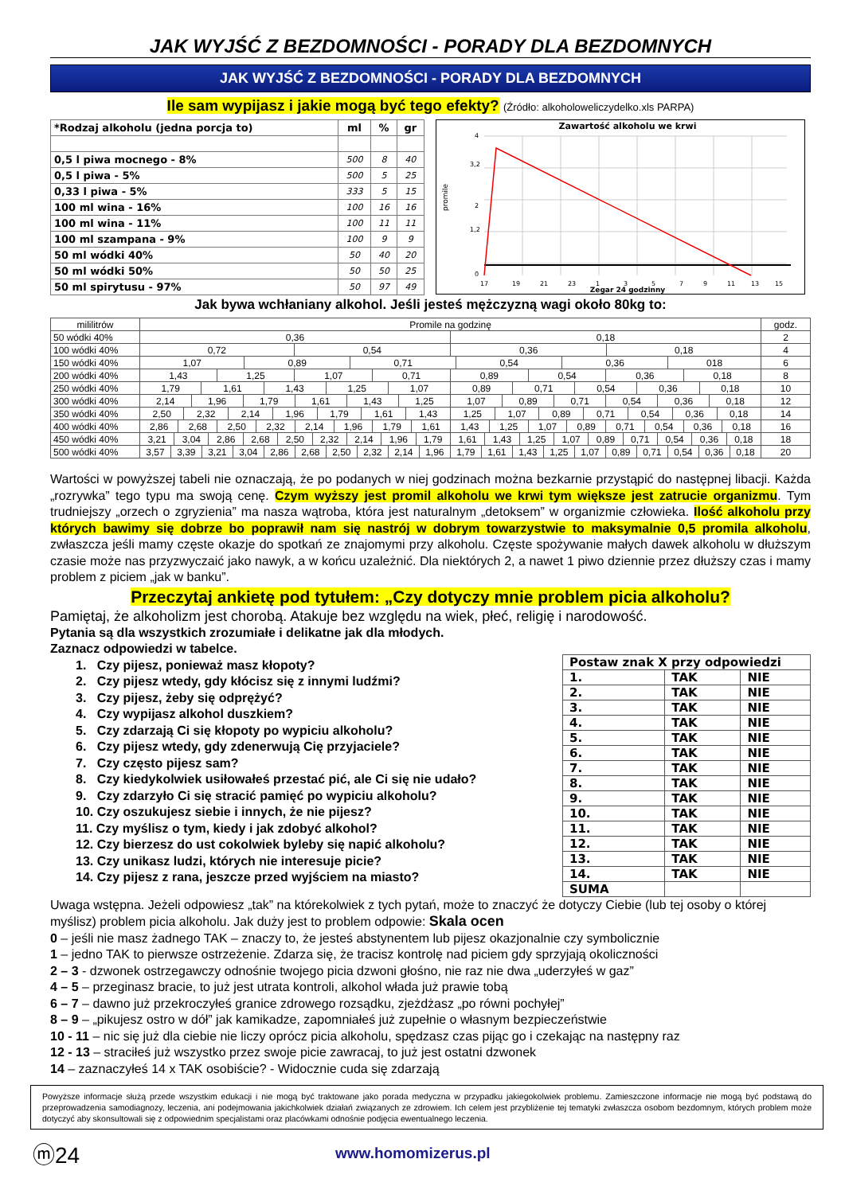JAK WYJŚĆ Z BEZDOMNOŚCI - PORADY DLA BEZDOMNYCH
JAK WYJŚĆ Z BEZDOMNOŚCI - PORADY DLA BEZDOMNYCH
Ile sam wypijasz i jakie mogą być tego efekty? (Źródło: alkoholoweliczydelko.xls PARPA)
| *Rodzaj alkoholu (jedna porcja to) | ml | % | gr |
| --- | --- | --- | --- |
| 0,5 l piwa mocnego - 8% | 500 | 8 | 40 |
| 0,5 l piwa - 5% | 500 | 5 | 25 |
| 0,33 l piwa - 5% | 333 | 5 | 15 |
| 100 ml wina - 16% | 100 | 16 | 16 |
| 100 ml wina - 11% | 100 | 11 | 11 |
| 100 ml szampana - 9% | 100 | 9 | 9 |
| 50 ml wódki 40% | 50 | 40 | 20 |
| 50 ml wódki 50% | 50 | 50 | 25 |
| 50 ml spirytusu - 97% | 50 | 97 | 49 |
Zawartość alkoholu we krwi
promile
4
3,2
2
1,2
0
17
19
21
23
1
3
5
7
9
11
13
15
Zegar 24 godzinny
Jak bywa wchłaniany alkohol. Jeśli jesteś mężczyzną wagi około 80kg to:
| mililitrów | Promile na godzinę | godz. |
| --- | --- | --- |
| 50 wódki 40% | / 0,36 / 0,18 / | 2 |
| 100 wódki 40% | / 0,72 / 0,54 / 0,36 / 0,18 / | 4 |
| 150 wódki 40% | / 1,07 / 0,89 / 0,71 / 0,54 / 0,36 / 018 / | 6 |
| 200 wódki 40% | / 1,43 / 1,25 / 1,07 / 0,71 / 0,89 / 0,54 / 0,36 / 0,18 / | 8 |
| 250 wódki 40% | / 1,79 / 1,61 / 1,43 / 1,25 / 1,07 / 0,89 / 0,71 / 0,54 / 0,36 / 0,18 / | 10 |
| 300 wódki 40% | / 2,14 / 1,96 / 1,79 / 1,61 / 1,43 / 1,25 / 1,07 / 0,89 / 0,71 / 0,54 / 0,36 / 0,18 / | 12 |
| 350 wódki 40% | / 2,50 / 2,32 / 2,14 / 1,96 / 1,79 / 1,61 / 1,43 / 1,25 / 1,07 / 0,89 / 0,71 / 0,54 / 0,36 / 0,18 / | 14 |
| 400 wódki 40% | / 2,86 / 2,68 / 2,50 / 2,32 / 2,14 / 1,96 / 1,79 / 1,61 / 1,43 / 1,25 / 1,07 / 0,89 / 0,71 / 0,54 / 0,36 / 0,18 / | 16 |
| 450 wódki 40% | / 3,21 / 3,04 / 2,86 / 2,68 / 2,50 / 2,32 / 2,14 / 1,96 / 1,79 / 1,61 / 1,43 / 1,25 / 1,07 / 0,89 / 0,71 / 0,54 / 0,36 / 0,18 / | 18 |
| 500 wódki 40% | / 3,57 / 3,39 / 3,21 / 3,04 / 2,86 / 2,68 / 2,50 / 2,32 / 2,14 / 1,96 / 1,79 / 1,61 / 1,43 / 1,25 / 1,07 / 0,89 / 0,71 / 0,54 / 0,36 / 0,18 / | 20 |
Wartości w powyższej tabeli nie oznaczają, że po podanych w niej godzinach można bezkarnie przystąpić do następnej libacji. Każda „rozrywka” tego typu ma swoją cenę. Czym wyższy jest promil alkoholu we krwi tym większe jest zatrucie organizmu. Tym trudniejszy „orzech o zgryzienia” ma nasza wątroba, która jest naturalnym „detoksem” w organizmie człowieka. Ilość alkoholu przy których bawimy się dobrze bo poprawił nam się nastrój w dobrym towarzystwie to maksymalnie 0,5 promila alkoholu, zwłaszcza jeśli mamy częste okazje do spotkań ze znajomymi przy alkoholu. Częste spożywanie małych dawek alkoholu w dłuższym czasie może nas przyzwyczaić jako nawyk, a w końcu uzależnić. Dla niektórych 2, a nawet 1 piwo dziennie przez dłuższy czas i mamy problem z piciem „jak w banku”.
Przeczytaj ankietę pod tytułem: „Czy dotyczy mnie problem picia alkoholu?
Pamiętaj, że alkoholizm jest chorobą. Atakuje bez względu na wiek, płeć, religię i narodowość.
Pytania są dla wszystkich zrozumiałe i delikatne jak dla młodych.
Zaznacz odpowiedzi w tabelce.
1. Czy pijesz, ponieważ masz kłopoty?
2. Czy pijesz wtedy, gdy kłócisz się z innymi ludźmi?
3. Czy pijesz, żeby się odprężyć?
4. Czy wypijasz alkohol duszkiem?
5. Czy zdarzają Ci się kłopoty po wypiciu alkoholu?
6. Czy pijesz wtedy, gdy zdenerwują Cię przyjaciele?
7. Czy często pijesz sam?
8. Czy kiedykolwiek usiłowałeś przestać pić, ale Ci się nie udało?
9. Czy zdarzyło Ci się stracić pamięć po wypiciu alkoholu?
10. Czy oszukujesz siebie i innych, że nie pijesz?
11. Czy myślisz o tym, kiedy i jak zdobyć alkohol?
12. Czy bierzesz do ust cokolwiek byleby się napić alkoholu?
13. Czy unikasz ludzi, których nie interesuje picie?
14. Czy pijesz z rana, jeszcze przed wyjściem na miasto?
| Postaw znak X przy odpowiedzi | | |
| 1. | TAK | NIE |
| 2. | TAK | NIE |
| 3. | TAK | NIE |
| 4. | TAK | NIE |
| 5. | TAK | NIE |
| 6. | TAK | NIE |
| 7. | TAK | NIE |
| 8. | TAK | NIE |
| 9. | TAK | NIE |
| 10. | TAK | NIE |
| 11. | TAK | NIE |
| 12. | TAK | NIE |
| 13. | TAK | NIE |
| 14. | TAK | NIE |
| SUMA | | |
Uwaga wstępna. Jeżeli odpowiesz „tak” na którekolwiek z tych pytań, może to znaczyć że dotyczy Ciebie (lub tej osoby o której myślisz) problem picia alkoholu. Jak duży jest to problem odpowie: Skala ocen
0 – jeśli nie masz żadnego TAK – znaczy to, że jesteś abstynentem lub pijesz okazjonalnie czy symbolicznie
1 – jedno TAK to pierwsze ostrzeżenie. Zdarza się, że tracisz kontrolę nad piciem gdy sprzyjają okoliczności
2 – 3 - dzwonek ostrzegawczy odnośnie twojego picia dzwoni głośno, nie raz nie dwa „uderzyłeś w gaz”
4 – 5 – przeginasz bracie, to już jest utrata kontroli, alkohol włada już prawie tobą
6 – 7 – dawno już przekroczyłeś granice zdrowego rozsądku, zjeżdżasz „po równi pochyłej”
8 – 9 – „pikujesz ostro w dół” jak kamikadze, zapomniałeś już zupełnie o własnym bezpieczeństwie
10 - 11 – nic się już dla ciebie nie liczy oprócz picia alkoholu, spędzasz czas pijąc go i czekając na następny raz
12 - 13 – straciłeś już wszystko przez swoje picie zawracaj, to już jest ostatni dzwonek
14 – zaznaczyłeś 14 x TAK osobiście? - Widocznie cuda się zdarzają
Powyższe informacje służą przede wszystkim edukacji i nie mogą być traktowane jako porada medyczna w przypadku jakiegokolwiek problemu. Zamieszczone informacje nie mogą być podstawą do przeprowadzenia samodiagnozy, leczenia, ani podejmowania jakichkolwiek działań związanych ze zdrowiem. Ich celem jest przybliżenie tej tematyki zwłaszcza osobom bezdomnym, których problem może dotyczyć aby skonsultowali się z odpowiednim specjalistami oraz placówkami odnośnie podjęcia ewentualnego leczenia.
ⓜ24
www.homomizerus.pl